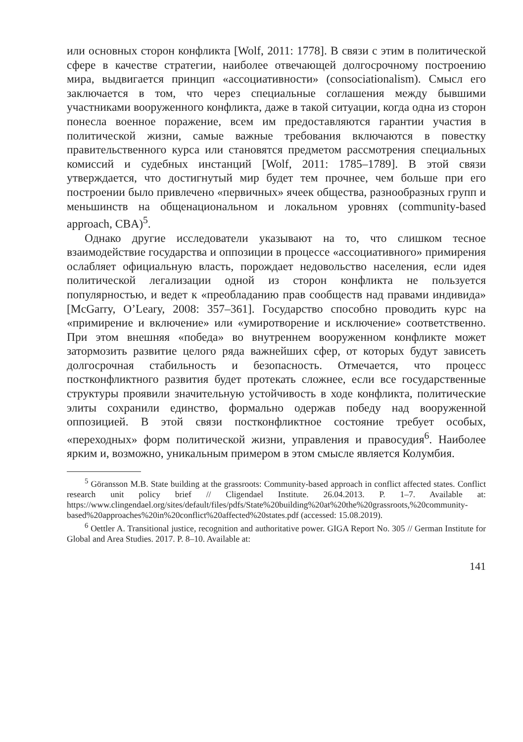или основных сторон конфликта [Wolf, 2011: 1778]. В связи с этим в политической сфере в качестве стратегии, наиболее отвечающей долгосрочному построению мира, выдвигается принцип «ассоциативности» (consociationalism). Смысл его заключается в том, что через специальные соглашения между бывшими участниками вооруженного конфликта, даже в такой ситуации, когда одна из сторон понесла военное поражение, всем им предоставляются гарантии участия в политической жизни, самые важные требования включаются в повестку правительственного курса или становятся предметом рассмотрения специальных комиссий и судебных инстанций [Wolf, 2011: 1785–1789]. В этой связи утверждается, что достигнутый мир будет тем прочнее, чем больше при его построении было привлечено «первичных» ячеек общества, разнообразных групп и меньшинств на общенациональном и локальном уровнях (community-based approach, CBA)<sup>5</sup>.
Однако другие исследователи указывают на то, что слишком тесное взаимодействие государства и оппозиции в процессе «ассоциативного» примирения ослабляет официальную власть, порождает недовольство населения, если идея политической легализации одной из сторон конфликта не пользуется популярностью, и ведет к «преобладанию прав сообществ над правами индивида» [McGarry, O’Leary, 2008: 357–361]. Государство способно проводить курс на «примирение и включение» или «умиротворение и исключение» соответственно. При этом внешняя «победа» во внутреннем вооруженном конфликте может затормозить развитие целого ряда важнейших сфер, от которых будут зависеть долгосрочная стабильность и безопасность. Отмечается, что процесс постконфликтного развития будет протекать сложнее, если все государственные структуры проявили значительную устойчивость в ходе конфликта, политические элиты сохранили единство, формально одержав победу над вооруженной оппозицией. В этой связи постконфликтное состояние требует особых, «переходных» форм политической жизни, управления и правосудия<sup>6</sup>. Наиболее ярким и, возможно, уникальным примером в этом смысле является Колумбия.
<sup>5</sup> Göransson M.B. State building at the grassroots: Community-based approach in conflict affected states. Conflict research unit policy brief // Cligendael Institute. 26.04.2013. P. 1–7. Available at: https://www.clingendael.org/sites/default/files/pdfs/State%20building%20at%20the%20grassroots,%20community-based%20approaches%20in%20conflict%20affected%20states.pdf (accessed: 15.08.2019).
<sup>6</sup> Oettler A. Transitional justice, recognition and authoritative power. GIGA Report No. 305 // German Institute for Global and Area Studies. 2017. P. 8–10. Available at:
141